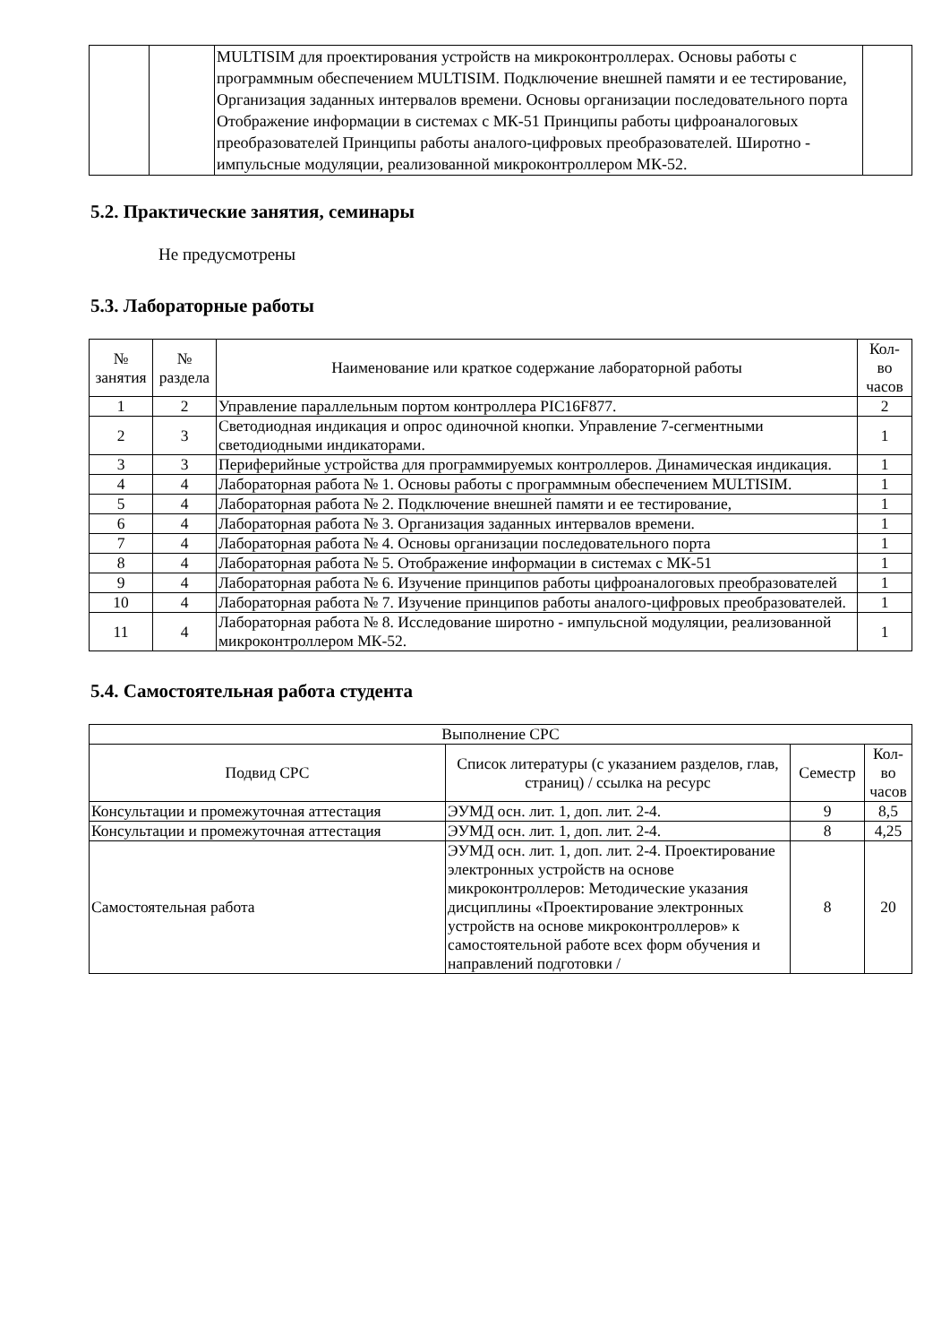| | | MULTISIM для проектирования устройств на микроконтроллерах. Основы работы с программным обеспечением MULTISIM. Подключение внешней памяти и ее тестирование, Организация заданных интервалов времени. Основы организации последовательного порта Отображение информации в системах с МК-51 Принципы работы цифроаналоговых преобразователей Принципы работы аналого-цифровых преобразователей. Широтно - импульсные модуляции, реализованной микроконтроллером МК-52. | |
5.2. Практические занятия, семинары
Не предусмотрены
5.3. Лабораторные работы
| № занятия | № раздела | Наименование или краткое содержание лабораторной работы | Кол- во часов |
| --- | --- | --- | --- |
| 1 | 2 | Управление параллельным портом контроллера PIC16F877. | 2 |
| 2 | 3 | Светодиодная индикация и опрос одиночной кнопки. Управление 7-сегментными светодиодными индикаторами. | 1 |
| 3 | 3 | Периферийные устройства для программируемых контроллеров. Динамическая индикация. | 1 |
| 4 | 4 | Лабораторная работа № 1. Основы работы с программным обеспечением MULTISIM. | 1 |
| 5 | 4 | Лабораторная работа № 2. Подключение внешней памяти и ее тестирование, | 1 |
| 6 | 4 | Лабораторная работа № 3. Организация заданных интервалов времени. | 1 |
| 7 | 4 | Лабораторная работа № 4. Основы организации последовательного порта | 1 |
| 8 | 4 | Лабораторная работа № 5. Отображение информации в системах с МК-51 | 1 |
| 9 | 4 | Лабораторная работа № 6. Изучение принципов работы цифроаналоговых преобразователей | 1 |
| 10 | 4 | Лабораторная работа № 7. Изучение принципов работы аналого-цифровых преобразователей. | 1 |
| 11 | 4 | Лабораторная работа № 8. Исследование широтно - импульсной модуляции, реализованной микроконтроллером МК-52. | 1 |
5.4. Самостоятельная работа студента
| Выполнение СРС | | | |
| --- | --- | --- | --- |
| Подвид СРС | Список литературы (с указанием разделов, глав, страниц) / ссылка на ресурс | Семестр | Кол- во часов |
| Консультации и промежуточная аттестация | ЭУМД осн. лит. 1, доп. лит. 2-4. | 9 | 8,5 |
| Консультации и промежуточная аттестация | ЭУМД осн. лит. 1, доп. лит. 2-4. | 8 | 4,25 |
| Самостоятельная работа | ЭУМД осн. лит. 1, доп. лит. 2-4. Проектирование электронных устройств на основе микроконтроллеров: Методические указания дисциплины «Проектирование электронных устройств на основе микроконтроллеров» к самостоятельной работе всех форм обучения и направлений подготовки / | 8 | 20 |